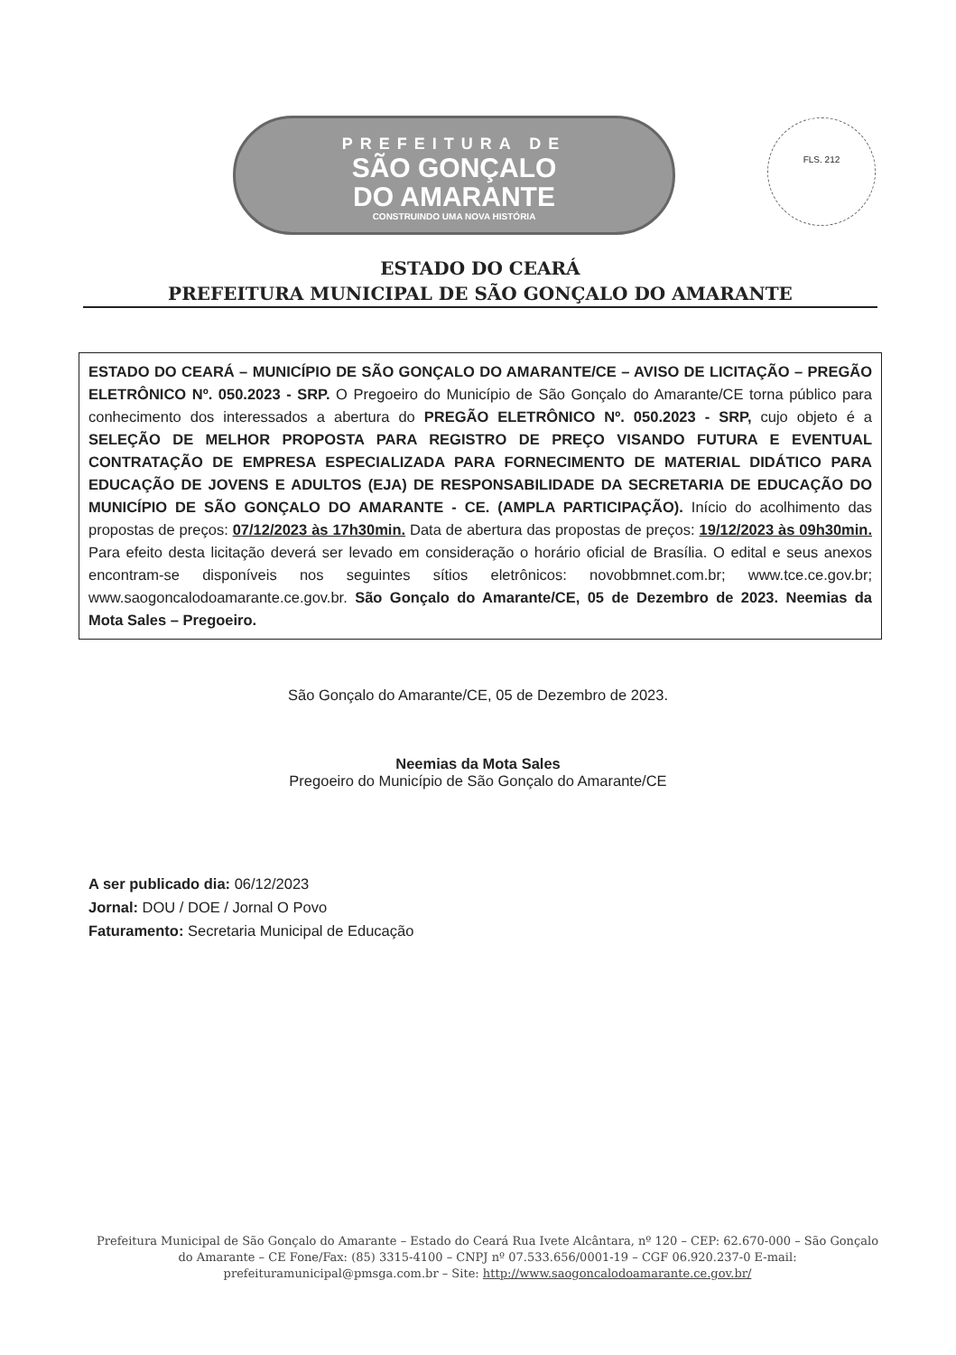PREFEITURA DE
SÃO GONÇALO
DO AMARANTE
CONSTRUINDO UMA NOVA HISTÓRIA
FLS. 212
ESTADO DO CEARÁ
PREFEITURA MUNICIPAL DE SÃO GONÇALO DO AMARANTE
ESTADO DO CEARÁ – MUNICÍPIO DE SÃO GONÇALO DO AMARANTE/CE – AVISO DE LICITAÇÃO – PREGÃO ELETRÔNICO Nº. 050.2023 - SRP. O Pregoeiro do Município de São Gonçalo do Amarante/CE torna público para conhecimento dos interessados a abertura do PREGÃO ELETRÔNICO Nº. 050.2023 - SRP, cujo objeto é a SELEÇÃO DE MELHOR PROPOSTA PARA REGISTRO DE PREÇO VISANDO FUTURA E EVENTUAL CONTRATAÇÃO DE EMPRESA ESPECIALIZADA PARA FORNECIMENTO DE MATERIAL DIDÁTICO PARA EDUCAÇÃO DE JOVENS E ADULTOS (EJA) DE RESPONSABILIDADE DA SECRETARIA DE EDUCAÇÃO DO MUNICÍPIO DE SÃO GONÇALO DO AMARANTE - CE. (AMPLA PARTICIPAÇÃO). Início do acolhimento das propostas de preços: 07/12/2023 às 17h30min. Data de abertura das propostas de preços: 19/12/2023 às 09h30min. Para efeito desta licitação deverá ser levado em consideração o horário oficial de Brasília. O edital e seus anexos encontram-se disponíveis nos seguintes sítios eletrônicos: novobbmnet.com.br; www.tce.ce.gov.br; www.saogoncalodoamarante.ce.gov.br. São Gonçalo do Amarante/CE, 05 de Dezembro de 2023. Neemias da Mota Sales – Pregoeiro.
São Gonçalo do Amarante/CE, 05 de Dezembro de 2023.
Neemias da Mota Sales
Pregoeiro do Município de São Gonçalo do Amarante/CE
A ser publicado dia: 06/12/2023
Jornal: DOU / DOE / Jornal O Povo
Faturamento: Secretaria Municipal de Educação
Prefeitura Municipal de São Gonçalo do Amarante – Estado do Ceará Rua Ivete Alcântara, nº 120 – CEP: 62.670-000 – São Gonçalo do Amarante – CE Fone/Fax: (85) 3315-4100 – CNPJ nº 07.533.656/0001-19 – CGF 06.920.237-0 E-mail: prefeituramunicipal@pmsga.com.br – Site: http://www.saogoncalodoamarante.ce.gov.br/